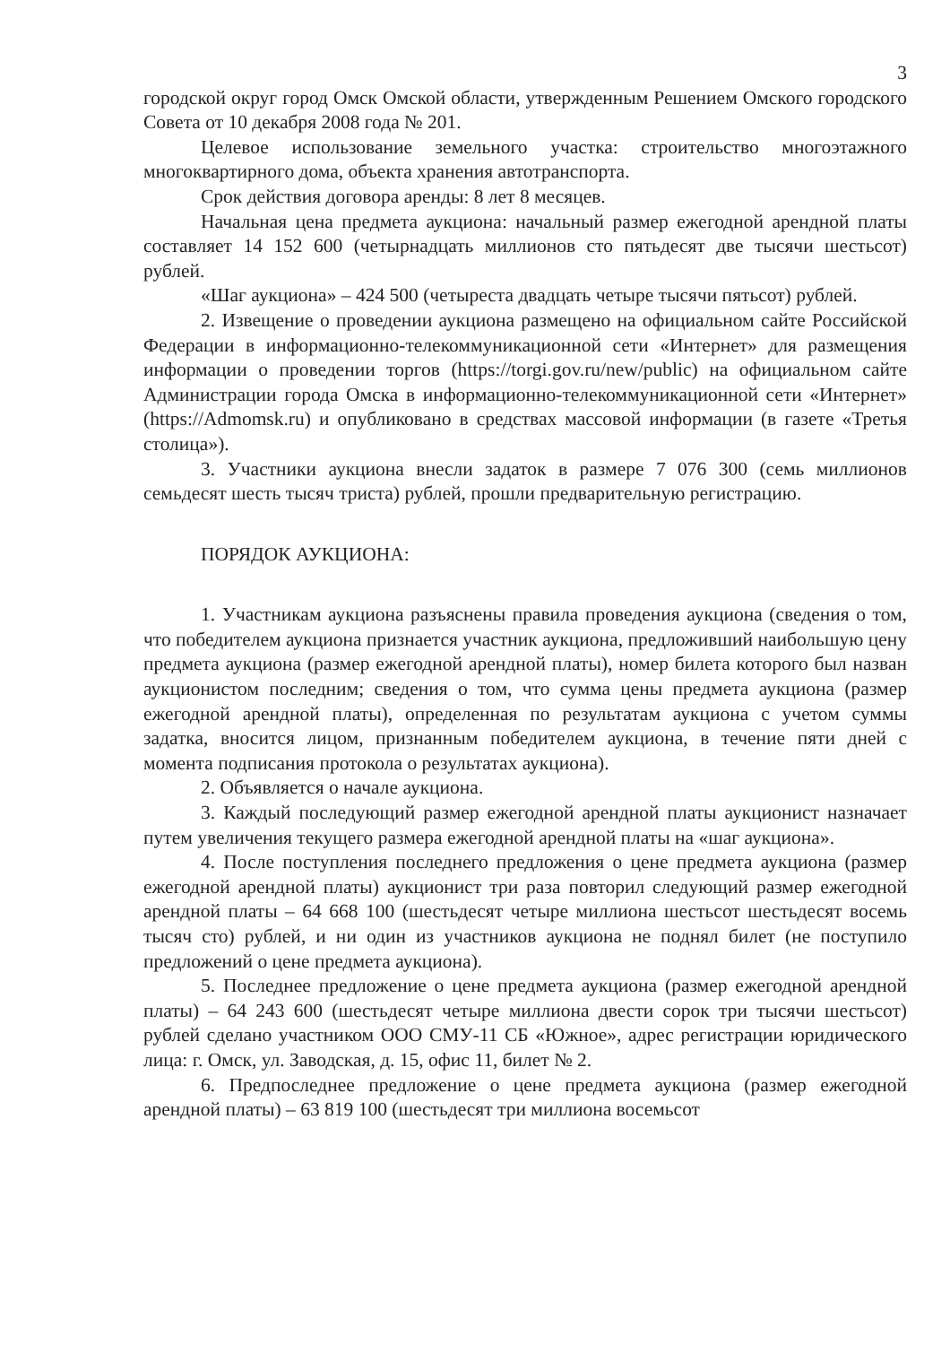3
городской округ город Омск Омской области, утвержденным Решением Омского городского Совета от 10 декабря 2008 года № 201.
Целевое использование земельного участка: строительство многоэтажного многоквартирного дома, объекта хранения автотранспорта.
Срок действия договора аренды: 8 лет 8 месяцев.
Начальная цена предмета аукциона: начальный размер ежегодной арендной платы составляет 14 152 600 (четырнадцать миллионов сто пятьдесят две тысячи шестьсот) рублей.
«Шаг аукциона» – 424 500 (четыреста двадцать четыре тысячи пятьсот) рублей.
2. Извещение о проведении аукциона размещено на официальном сайте Российской Федерации в информационно-телекоммуникационной сети «Интернет» для размещения информации о проведении торгов (https://torgi.gov.ru/new/public) на официальном сайте Администрации города Омска в информационно-телекоммуникационной сети «Интернет» (https://Admomsk.ru) и опубликовано в средствах массовой информации (в газете «Третья столица»).
3. Участники аукциона внесли задаток в размере 7 076 300 (семь миллионов семьдесят шесть тысяч триста) рублей, прошли предварительную регистрацию.
ПОРЯДОК АУКЦИОНА:
1. Участникам аукциона разъяснены правила проведения аукциона (сведения о том, что победителем аукциона признается участник аукциона, предложивший наибольшую цену предмета аукциона (размер ежегодной арендной платы), номер билета которого был назван аукционистом последним; сведения о том, что сумма цены предмета аукциона (размер ежегодной арендной платы), определенная по результатам аукциона с учетом суммы задатка, вносится лицом, признанным победителем аукциона, в течение пяти дней с момента подписания протокола о результатах аукциона).
2. Объявляется о начале аукциона.
3. Каждый последующий размер ежегодной арендной платы аукционист назначает путем увеличения текущего размера ежегодной арендной платы на «шаг аукциона».
4. После поступления последнего предложения о цене предмета аукциона (размер ежегодной арендной платы) аукционист три раза повторил следующий размер ежегодной арендной платы – 64 668 100 (шестьдесят четыре миллиона шестьсот шестьдесят восемь тысяч сто) рублей, и ни один из участников аукциона не поднял билет (не поступило предложений о цене предмета аукциона).
5. Последнее предложение о цене предмета аукциона (размер ежегодной арендной платы) – 64 243 600 (шестьдесят четыре миллиона двести сорок три тысячи шестьсот) рублей сделано участником ООО СМУ-11 СБ «Южное», адрес регистрации юридического лица: г. Омск, ул. Заводская, д. 15, офис 11, билет № 2.
6. Предпоследнее предложение о цене предмета аукциона (размер ежегодной арендной платы) – 63 819 100 (шестьдесят три миллиона восемьсот